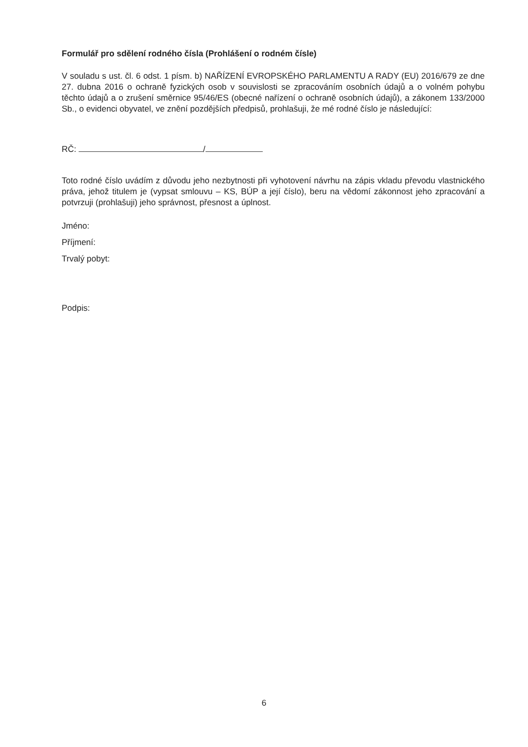Formulář pro sdělení rodného čísla (Prohlášení o rodném čísle)
V souladu s ust. čl. 6 odst. 1 písm. b) NAŘÍZENÍ EVROPSKÉHO PARLAMENTU A RADY (EU) 2016/679 ze dne 27. dubna 2016 o ochraně fyzických osob v souvislosti se zpracováním osobních údajů a o volném pohybu těchto údajů a o zrušení směrnice 95/46/ES (obecné nařízení o ochraně osobních údajů), a zákonem 133/2000 Sb., o evidenci obyvatel, ve znění pozdějších předpisů, prohlašuji, že mé rodné číslo je následující:
RČ: /
Toto rodné číslo uvádím z důvodu jeho nezbytnosti při vyhotovení návrhu na zápis vkladu převodu vlastnického práva, jehož titulem je (vypsat smlouvu – KS, BÚP a její číslo), beru na vědomí zákonnost jeho zpracování a potvrzuji (prohlašuji) jeho správnost, přesnost a úplnost.
Jméno:
Příjmení:
Trvalý pobyt:
Podpis:
6